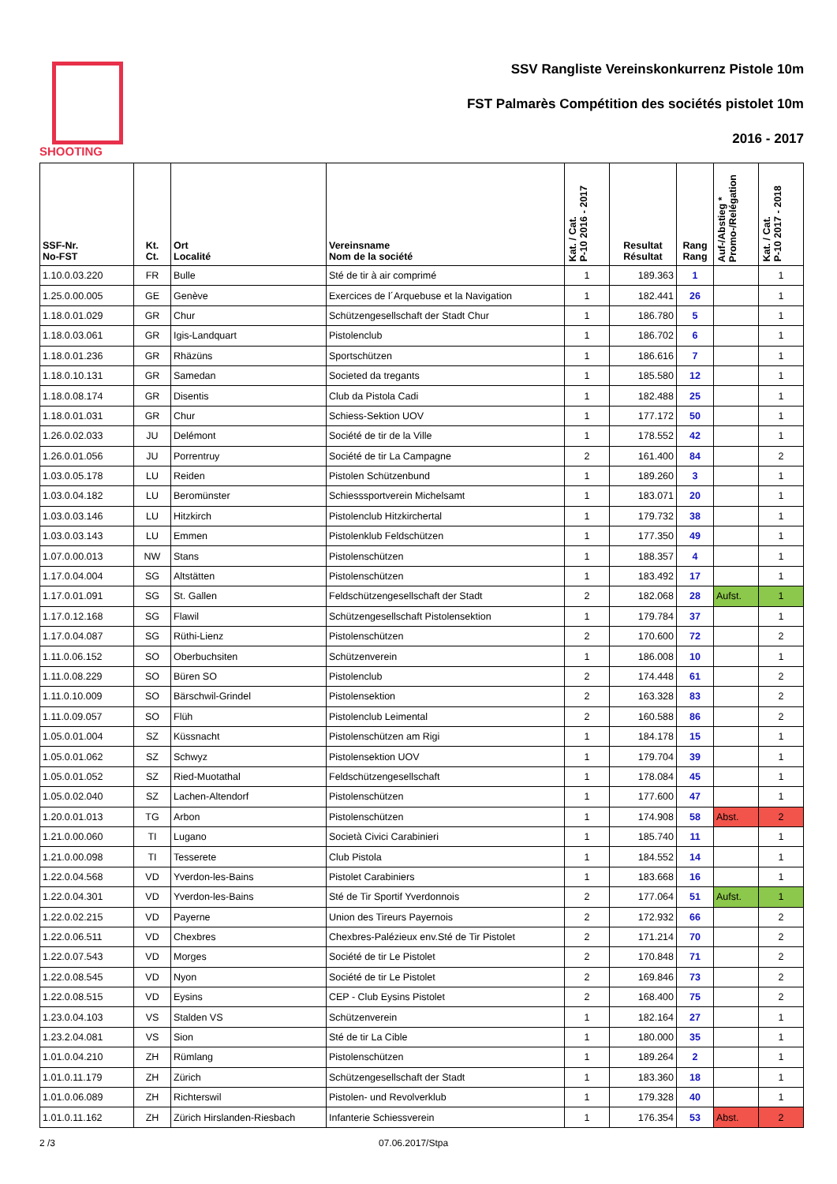SHOOTING SSV Rangliste Vereinskonkurrenz Pistole 10m
FST Palmarès Compétition des sociétés pistolet 10m
2016 - 2017
| SSF-Nr. No-FST | Kt. Ct. | Ort Localité | Vereinsname Nom de la société | Kat. / Cat. P-10 2016 - 2017 | Resultat Résultat | Rang Rang | Auf-/Abstieg * Promo-/Relégation | Kat. / Cat. P-10 2017 - 2018 |
| --- | --- | --- | --- | --- | --- | --- | --- | --- |
| 1.10.0.03.220 | FR | Bulle | Sté de tir à air comprimé | 1 | 189.363 | 1 | | 1 |
| 1.25.0.00.005 | GE | Genève | Exercices de l´Arquebuse et la Navigation | 1 | 182.441 | 26 | | 1 |
| 1.18.0.01.029 | GR | Chur | Schützengesellschaft der Stadt Chur | 1 | 186.780 | 5 | | 1 |
| 1.18.0.03.061 | GR | Igis-Landquart | Pistolenclub | 1 | 186.702 | 6 | | 1 |
| 1.18.0.01.236 | GR | Rhäzüns | Sportschützen | 1 | 186.616 | 7 | | 1 |
| 1.18.0.10.131 | GR | Samedan | Societed da tregants | 1 | 185.580 | 12 | | 1 |
| 1.18.0.08.174 | GR | Disentis | Club da Pistola Cadi | 1 | 182.488 | 25 | | 1 |
| 1.18.0.01.031 | GR | Chur | Schiess-Sektion UOV | 1 | 177.172 | 50 | | 1 |
| 1.26.0.02.033 | JU | Delémont | Société de tir de la Ville | 1 | 178.552 | 42 | | 1 |
| 1.26.0.01.056 | JU | Porrentruy | Société de tir La Campagne | 2 | 161.400 | 84 | | 2 |
| 1.03.0.05.178 | LU | Reiden | Pistolen Schützenbund | 1 | 189.260 | 3 | | 1 |
| 1.03.0.04.182 | LU | Beromünster | Schiesssportverein Michelsamt | 1 | 183.071 | 20 | | 1 |
| 1.03.0.03.146 | LU | Hitzkirch | Pistolenclub Hitzkirchertal | 1 | 179.732 | 38 | | 1 |
| 1.03.0.03.143 | LU | Emmen | Pistolenklub Feldschützen | 1 | 177.350 | 49 | | 1 |
| 1.07.0.00.013 | NW | Stans | Pistolenschützen | 1 | 188.357 | 4 | | 1 |
| 1.17.0.04.004 | SG | Altstätten | Pistolenschützen | 1 | 183.492 | 17 | | 1 |
| 1.17.0.01.091 | SG | St. Gallen | Feldschützengesellschaft der Stadt | 2 | 182.068 | 28 | Aufst. | 1 |
| 1.17.0.12.168 | SG | Flawil | Schützengesellschaft Pistolensektion | 1 | 179.784 | 37 | | 1 |
| 1.17.0.04.087 | SG | Rüthi-Lienz | Pistolenschützen | 2 | 170.600 | 72 | | 2 |
| 1.11.0.06.152 | SO | Oberbuchsiten | Schützenverein | 1 | 186.008 | 10 | | 1 |
| 1.11.0.08.229 | SO | Büren SO | Pistolenclub | 2 | 174.448 | 61 | | 2 |
| 1.11.0.10.009 | SO | Bärschwil-Grindel | Pistolensektion | 2 | 163.328 | 83 | | 2 |
| 1.11.0.09.057 | SO | Flüh | Pistolenclub Leimental | 2 | 160.588 | 86 | | 2 |
| 1.05.0.01.004 | SZ | Küssnacht | Pistolenschützen am Rigi | 1 | 184.178 | 15 | | 1 |
| 1.05.0.01.062 | SZ | Schwyz | Pistolensektion UOV | 1 | 179.704 | 39 | | 1 |
| 1.05.0.01.052 | SZ | Ried-Muotathal | Feldschützengesellschaft | 1 | 178.084 | 45 | | 1 |
| 1.05.0.02.040 | SZ | Lachen-Altendorf | Pistolenschützen | 1 | 177.600 | 47 | | 1 |
| 1.20.0.01.013 | TG | Arbon | Pistolenschützen | 1 | 174.908 | 58 | Abst. | 2 |
| 1.21.0.00.060 | TI | Lugano | Società Civici Carabinieri | 1 | 185.740 | 11 | | 1 |
| 1.21.0.00.098 | TI | Tesserete | Club Pistola | 1 | 184.552 | 14 | | 1 |
| 1.22.0.04.568 | VD | Yverdon-les-Bains | Pistolet Carabiniers | 1 | 183.668 | 16 | | 1 |
| 1.22.0.04.301 | VD | Yverdon-les-Bains | Sté de Tir Sportif Yverdonnois | 2 | 177.064 | 51 | Aufst. | 1 |
| 1.22.0.02.215 | VD | Payerne | Union des Tireurs Payernois | 2 | 172.932 | 66 | | 2 |
| 1.22.0.06.511 | VD | Chexbres | Chexbres-Palézieux env.Sté de Tir Pistolet | 2 | 171.214 | 70 | | 2 |
| 1.22.0.07.543 | VD | Morges | Société de tir Le Pistolet | 2 | 170.848 | 71 | | 2 |
| 1.22.0.08.545 | VD | Nyon | Société de tir Le Pistolet | 2 | 169.846 | 73 | | 2 |
| 1.22.0.08.515 | VD | Eysins | CEP - Club Eysins Pistolet | 2 | 168.400 | 75 | | 2 |
| 1.23.0.04.103 | VS | Stalden VS | Schützenverein | 1 | 182.164 | 27 | | 1 |
| 1.23.2.04.081 | VS | Sion | Sté de tir La Cible | 1 | 180.000 | 35 | | 1 |
| 1.01.0.04.210 | ZH | Rümlang | Pistolenschützen | 1 | 189.264 | 2 | | 1 |
| 1.01.0.11.179 | ZH | Zürich | Schützengesellschaft der Stadt | 1 | 183.360 | 18 | | 1 |
| 1.01.0.06.089 | ZH | Richterswil | Pistolen- und Revolverklub | 1 | 179.328 | 40 | | 1 |
| 1.01.0.11.162 | ZH | Zürich Hirslanden-Riesbach | Infanterie Schiessverein | 1 | 176.354 | 53 | Abst. | 2 |
2 /3 07.06.2017/Stpa